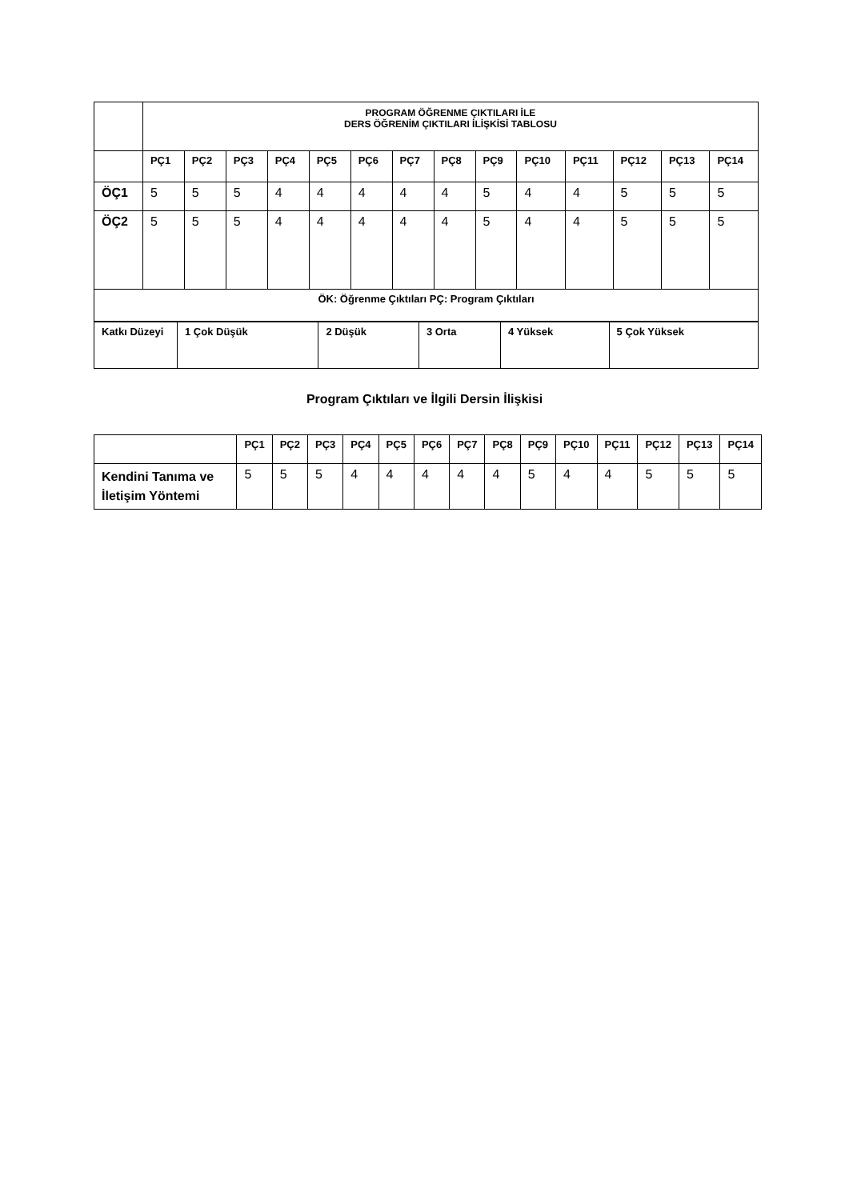| | PROGRAM ÖĞRENME ÇIKTILARI İLE DERS ÖĞRENİM ÇIKTILARI İLİŞKİSİ TABLOSU | | | | | | | | | | | | | |
| | PÇ1 | PÇ2 | PÇ3 | PÇ4 | PÇ5 | PÇ6 | PÇ7 | PÇ8 | PÇ9 | PÇ10 | PÇ11 | PÇ12 | PÇ13 | PÇ14 |
| ÖÇ1 | 5 | 5 | 5 | 4 | 4 | 4 | 4 | 4 | 5 | 4 | 4 | 5 | 5 | 5 |
| ÖÇ2 | 5 | 5 | 5 | 4 | 4 | 4 | 4 | 4 | 5 | 4 | 4 | 5 | 5 | 5 |
| ÖK: Öğrenme Çıktıları PÇ: Program Çıktıları | | | | | | | | | | | | | | |
| Katkı Düzeyi | 1 Çok Düşük | 2 Düşük | 3 Orta | 4 Yüksek | 5 Çok Yüksek |
| --- | --- | --- | --- | --- | --- |
Program Çıktıları ve İlgili Dersin İlişkisi
| | PÇ1 | PÇ2 | PÇ3 | PÇ4 | PÇ5 | PÇ6 | PÇ7 | PÇ8 | PÇ9 | PÇ10 | PÇ11 | PÇ12 | PÇ13 | PÇ14 |
| Kendini Tanıma ve İletişim Yöntemi | 5 | 5 | 5 | 4 | 4 | 4 | 4 | 4 | 5 | 4 | 4 | 5 | 5 | 5 |